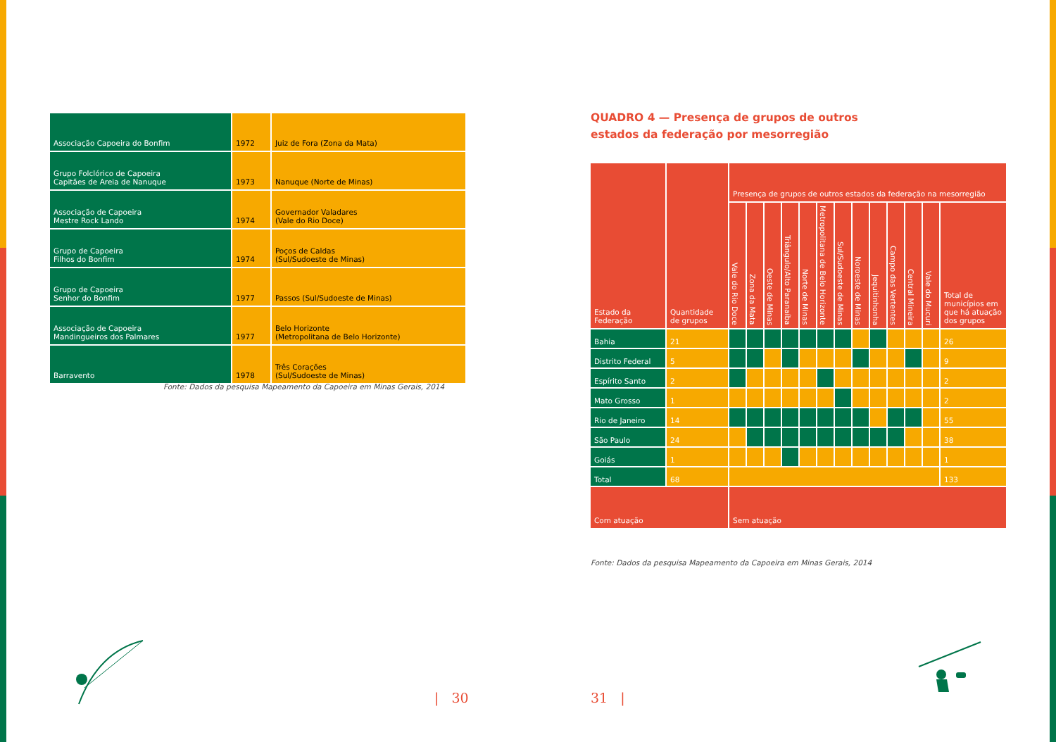| Associação Capoeira do Bonfim | 1972 | Juiz de Fora (Zona da Mata) |
| Grupo Folclórico de Capoeira Capitães de Areia de Nanuque | 1973 | Nanuque (Norte de Minas) |
| Associação de Capoeira Mestre Rock Lando | 1974 | Governador Valadares (Vale do Rio Doce) |
| Grupo de Capoeira Filhos do Bonfim | 1974 | Poços de Caldas (Sul/Sudoeste de Minas) |
| Grupo de Capoeira Senhor do Bonfim | 1977 | Passos (Sul/Sudoeste de Minas) |
| Associação de Capoeira Mandingueiros dos Palmares | 1977 | Belo Horizonte (Metropolitana de Belo Horizonte) |
| Barravento | 1978 | Três Corações (Sul/Sudoeste de Minas) |
Fonte: Dados da pesquisa Mapeamento da Capoeira em Minas Gerais, 2014
QUADRO 4 — Presença de grupos de outros
estados da federação por mesorregião
| Estado da Federação | Quantidade de grupos | Presença de grupos de outros estados da federação na mesorregião | | | | | | | | | | | | |
| --- | --- | --- | --- | --- | --- | --- | --- | --- | --- | --- | --- | --- | --- | --- |
| | | Vale do Rio Doce | Zona da Mata | Oeste de Minas | Triângulo/Alto Paranaíba | Norte de Minas | Metropolitana de Belo Horizonte | Sul/Sudoeste de Minas | Noroeste de Minas | Jequitinhonha | Campo das Vertentes | Central Mineira | Vale do Mucuri | Total de municípios em que há atuação dos grupos |
| Bahia | 21 | | | | | | | | | | | | | 26 |
| Distrito Federal | 5 | | | | | | | | | | | | | 9 |
| Espírito Santo | 2 | | | | | | | | | | | | | 2 |
| Mato Grosso | 1 | | | | | | | | | | | | | 2 |
| Rio de Janeiro | 14 | | | | | | | | | | | | | 55 |
| São Paulo | 24 | | | | | | | | | | | | | 38 |
| Goiás | 1 | | | | | | | | | | | | | 1 |
| Total | 68 | | | | | | | | | | | | | 133 |
| Com atuação | | Sem atuação | | | | | | | | | | | | |
Fonte: Dados da pesquisa Mapeamento da Capoeira em Minas Gerais, 2014
| 30 31 |